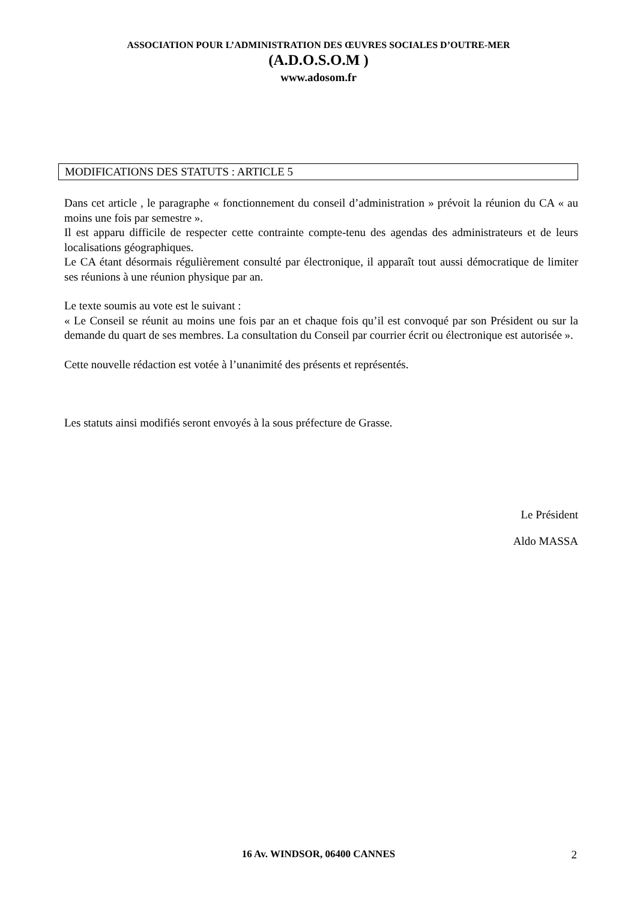ASSOCIATION POUR L’ADMINISTRATION DES ŒUVRES SOCIALES D’OUTRE-MER
(A.D.O.S.O.M )
www.adosom.fr
MODIFICATIONS DES STATUTS : ARTICLE 5
Dans cet article , le paragraphe « fonctionnement du conseil d’administration » prévoit la réunion du CA « au moins une fois par semestre ».
Il est apparu difficile de respecter cette contrainte compte-tenu des agendas des administrateurs et de leurs localisations géographiques.
Le CA étant désormais régulièrement consulté par électronique, il apparaît tout aussi démocratique de limiter ses réunions à une réunion physique par an.
Le texte soumis au vote est le suivant :
« Le Conseil se réunit au moins une fois par an et chaque fois qu’il est convoqué par son Président ou sur la demande du quart de ses membres. La consultation du Conseil par courrier écrit ou électronique est autorisée ».
Cette nouvelle rédaction est votée à l’unanimité des présents et représentés.
Les statuts ainsi modifiés seront envoyés à la sous préfecture de Grasse.
Le Président
Aldo MASSA
16 Av. WINDSOR, 06400 CANNES 2